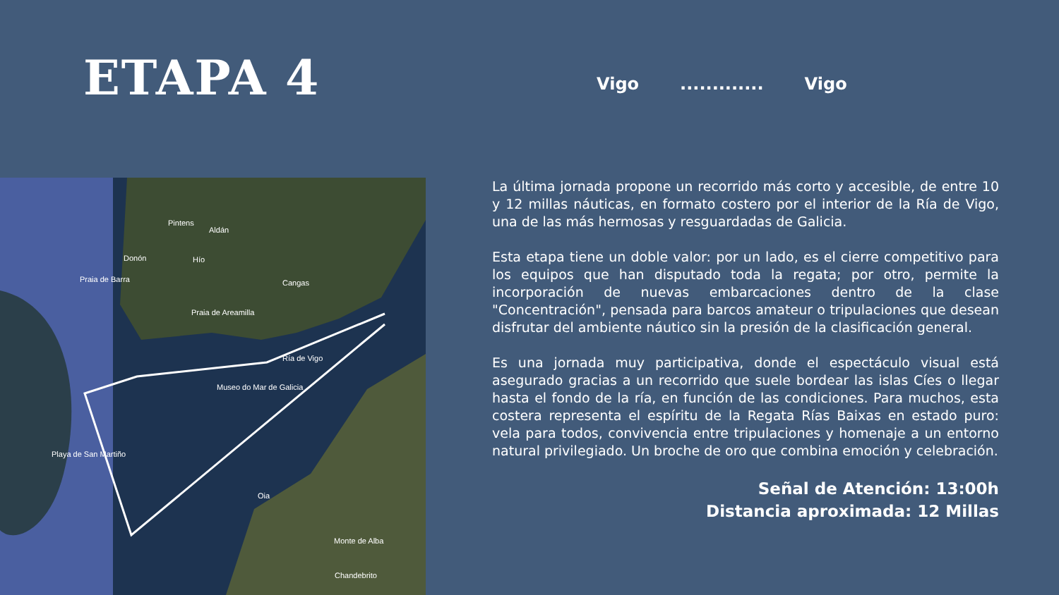ETAPA 4 Vigo ............. Vigo
Pintens
Aldán
Donón Hío
Praia de Barra Cangas
Praia de Areamilla
Ría de Vigo
Museo do Mar de Galicia
Playa de San Martiño
Oia
Monte de Alba
Chandebrito
La última jornada propone un recorrido más corto y accesible, de entre 10 y 12 millas náuticas, en formato costero por el interior de la Ría de Vigo, una de las más hermosas y resguardadas de Galicia.
Esta etapa tiene un doble valor: por un lado, es el cierre competitivo para los equipos que han disputado toda la regata; por otro, permite la incorporación de nuevas embarcaciones dentro de la clase "Concentración", pensada para barcos amateur o tripulaciones que desean disfrutar del ambiente náutico sin la presión de la clasificación general.
Es una jornada muy participativa, donde el espectáculo visual está asegurado gracias a un recorrido que suele bordear las islas Cíes o llegar hasta el fondo de la ría, en función de las condiciones. Para muchos, esta costera representa el espíritu de la Regata Rías Baixas en estado puro: vela para todos, convivencia entre tripulaciones y homenaje a un entorno natural privilegiado. Un broche de oro que combina emoción y celebración.
Señal de Atención: 13:00h
Distancia aproximada: 12 Millas